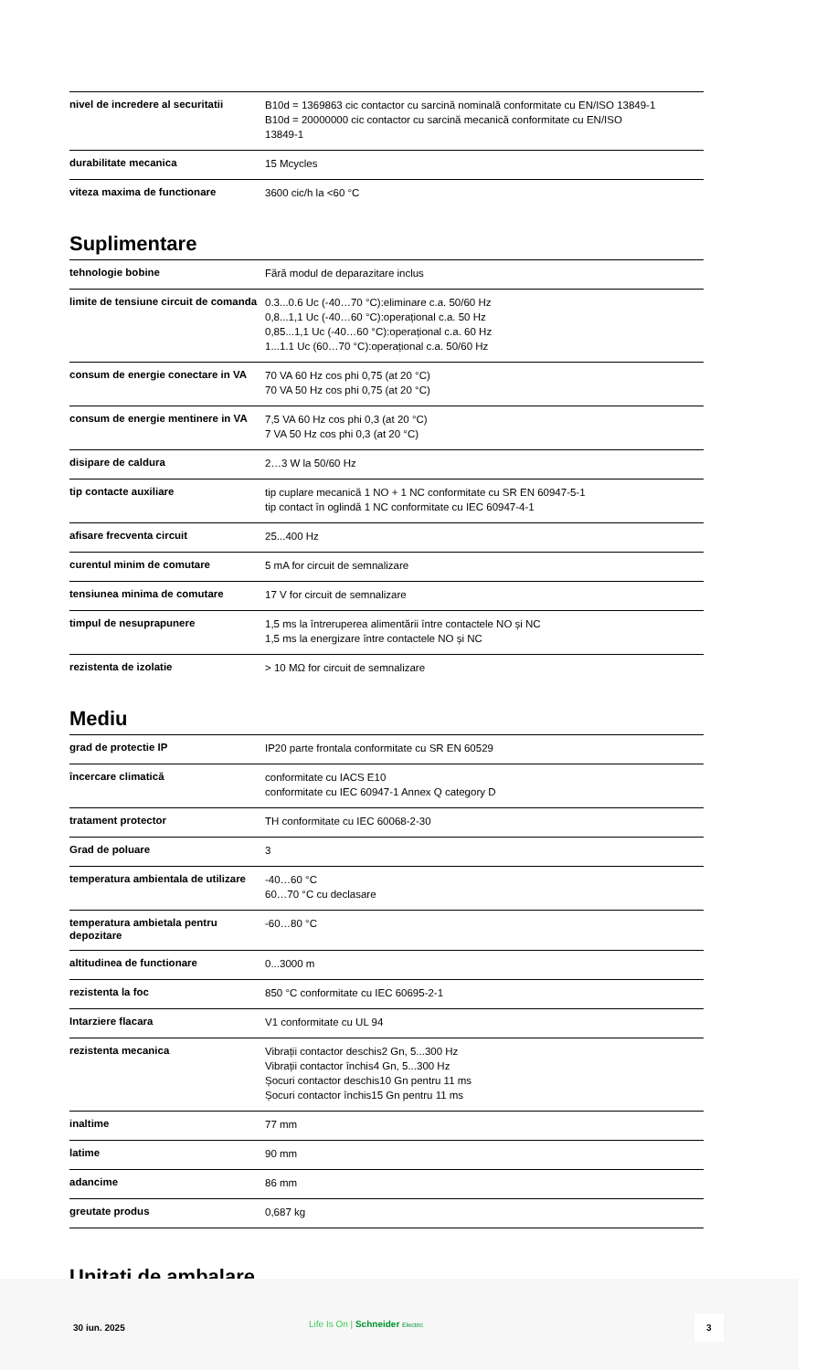| nivel de incredere al securitatii | B10d = 1369863 cic contactor cu sarcină nominală conformitate cu EN/ISO 13849-1 B10d = 20000000 cic contactor cu sarcină mecanică conformitate cu EN/ISO 13849-1 |
| durabilitate mecanica | 15 Mcycles |
| viteza maxima de functionare | 3600 cic/h la <60 °C |
Suplimentare
| tehnologie bobine | Fără modul de deparazitare inclus |
| limite de tensiune circuit de comanda | 0.3...0.6 Uc (-40…70 °C):eliminare c.a. 50/60 Hz 0,8...1,1 Uc (-40…60 °C):operațional c.a. 50 Hz 0,85...1,1 Uc (-40…60 °C):operațional c.a. 60 Hz 1...1.1 Uc (60…70 °C):operațional c.a. 50/60 Hz |
| consum de energie conectare in VA | 70 VA 60 Hz cos phi 0,75 (at 20 °C) 70 VA 50 Hz cos phi 0,75 (at 20 °C) |
| consum de energie mentinere in VA | 7,5 VA 60 Hz cos phi 0,3 (at 20 °C) 7 VA 50 Hz cos phi 0,3 (at 20 °C) |
| disipare de caldura | 2…3 W la 50/60 Hz |
| tip contacte auxiliare | tip cuplare mecanică 1 NO + 1 NC conformitate cu SR EN 60947-5-1 tip contact în oglindă 1 NC conformitate cu IEC 60947-4-1 |
| afisare frecventa circuit | 25...400 Hz |
| curentul minim de comutare | 5 mA for circuit de semnalizare |
| tensiunea minima de comutare | 17 V for circuit de semnalizare |
| timpul de nesuprapunere | 1,5 ms la întreruperea alimentării între contactele NO și NC 1,5 ms la energizare între contactele NO și NC |
| rezistenta de izolatie | > 10 MΩ for circuit de semnalizare |
Mediu
| grad de protectie IP | IP20 parte frontala conformitate cu SR EN 60529 |
| încercare climatică | conformitate cu IACS E10 conformitate cu IEC 60947-1 Annex Q category D |
| tratament protector | TH conformitate cu IEC 60068-2-30 |
| Grad de poluare | 3 |
| temperatura ambientala de utilizare | -40…60 °C 60…70 °C cu declasare |
| temperatura ambietala pentru depozitare | -60…80 °C |
| altitudinea de functionare | 0...3000 m |
| rezistenta la foc | 850 °C conformitate cu IEC 60695-2-1 |
| Intarziere flacara | V1 conformitate cu UL 94 |
| rezistenta mecanica | Vibrații contactor deschis2 Gn, 5...300 Hz Vibrații contactor închis4 Gn, 5...300 Hz Șocuri contactor deschis10 Gn pentru 11 ms Șocuri contactor închis15 Gn pentru 11 ms |
| inaltime | 77 mm |
| latime | 90 mm |
| adancime | 86 mm |
| greutate produs | 0,687 kg |
Unitati de ambalare
30 iun. 2025 Life Is On | Schneider Electric
3